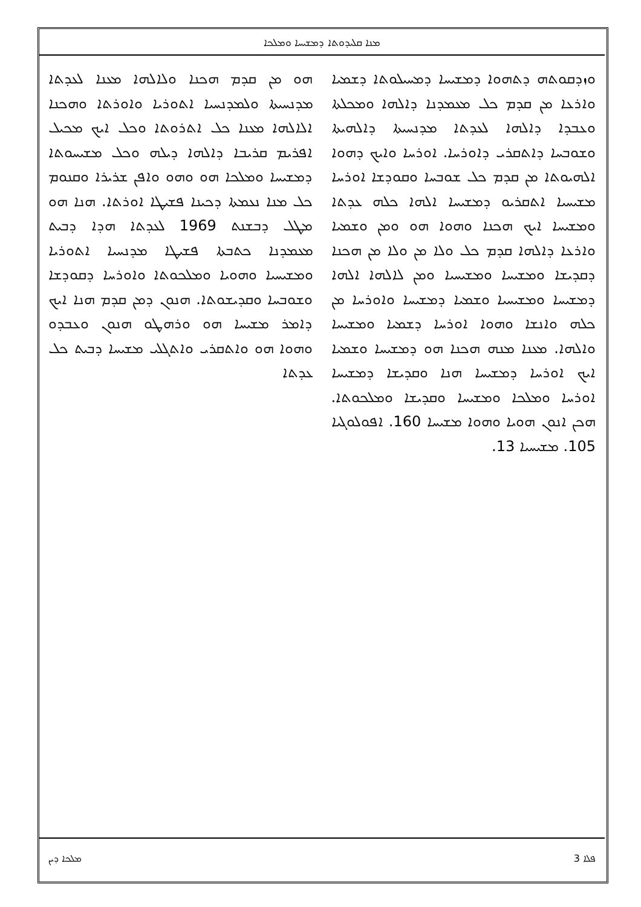ܡܢܐ ܩܠܝܕܘܬܐ ܕܡܫܝܚܐ ܘܡܠܟܐ
ܗܘ ܡܢ ܩܕܡ ܗܟܢܐ ܘܠܐܠܗܐ ܡܥܢܐ ܠܥܕܬܐ ܡܕܢܚܝܬܐ ܘܠܡܕܢܚܝܐ ܐܬܘܪܝܐ ܘܐܘܪܬܐ ܘܗܟܢܐ ܐܠܐܠܗܐ ܡܥܢܐ ܟܠ ܐܬܪܘܬܐ ܘܟܠ ܐܝܟ ܡܟܝܠ ܐܦܪܝܡ ܩܪܝܒܐ ܕܐܠܗܐ ܕܝܠܗ ܘܟܠ ܡܫܝܚܘܬܐ ܕܡܫܝܚܐ ܘܡܠܟܐ ܗܘ ܘܗܘ ܘܐܦܢ ܫܪܝܪܐ ܘܩܢܘܡ ܟܠ ܡܢܐ ܢܥܡܬܐ ܕܟܝܢܐ ܦܫܝܛܐ ܐܘܪܬܐ. ܗܢܐ ܗܘ ܡܛܠ ܕܒܫܢܬ 1969 ܠܥܕܬܐ ܗܕܐ ܕܒܝܬ ܡܥܡܕܢܐ ܟܬܒܬܐ ܦܫܝܛܐ ܡܕܢܚܝܐ ܐܬܘܪܝܐ ܘܡܫܝܚܝܐ ܘܗܘܝܐ ܘܡܠܟܘܬܐ ܘܐܘܪܚܐ ܕܩܘܕܫܐ ܘܫܘܒܚܐ ܘܩܕܝܫܘܬܐ. ܗܢܘܢ ܕܡܢ ܩܕܡ ܗܢܐ ܐܝܟ ܕܐܡܪ ܡܫܝܚܐ ܗܘ ܘܪܗܛܘ ܗܢܘܢ ܘܥܒܕܘ ܘܗܘܐ ܗܘ ܘܐܬܩܪܝ ܘܐܬܓܠܝ ܡܫܝܚܐ ܕܒܝܬ ܟܠ ܥܕܬܐ
ܘܙܕܩܘܬܗ ܕܬܗܘܐ ܕܡܫܝܚܐ ܕܡܚܝܠܘܬܐ ܕܫܡܝܐ ܘܐܪܥܐ ܡܢ ܩܕܡ ܟܠ ܡܥܡܕܢܐ ܕܐܠܗܐ ܘܡܟܠܬܐ ܘܥܒܕܐ ܕܐܠܗܐ ܠܥܕܬܐ ܡܕܢܚܝܬܐ ܕܐܠܗܝܬܐ ܘܫܘܒܚܐ ܕܐܬܩܪܝ ܕܐܘܪܚܐ. ܐܘܪܚܐ ܘܐܝܟ ܕܗܘܐ ܐܠܗܝܘܬܐ ܡܢ ܩܕܡ ܟܠ ܫܘܒܚܐ ܘܩܘܕܫܐ ܐܘܪܚܐ ܡܫܝܚܝܐ ܐܬܩܪܝܘ ܕܡܫܝܚܐ ܐܠܗܐ ܟܠܗ ܥܕܬܐ ܘܡܫܝܚܐ ܐܝܟ ܗܟܢܐ ܘܗܘܐ ܗܘ ܘܡܢ ܘܫܡܝܐ ܘܐܪܥܐ ܕܐܠܗܐ ܩܕܡ ܟܠ ܘܠܐ ܡܢ ܘܠܐ ܡܢ ܗܟܢܐ ܕܩܕܝܫܐ ܘܡܫܝܚܐ ܘܡܫܝܚܝܐ ܘܡܢ ܠܐܠܗܐ ܐܠܗܐ ܕܡܫܝܚܐ ܘܡܫܝܚܝܐ ܘܫܡܝܐ ܕܡܫܝܚܐ ܘܐܘܪܚܐ ܡܢ ܟܠܗ ܘܐܢܫܐ ܘܗܘܐ ܐܘܪܚܐ ܕܫܡܝܐ ܘܡܫܝܚܐ ܘܐܠܗܐ. ܡܥܢܐ ܡܢܗ ܗܟܢܐ ܗܘ ܕܡܫܝܚܐ ܘܫܡܝܐ ܐܝܟ ܐܘܪܚܐ ܕܡܫܝܚܐ ܗܢܐ ܘܩܕܝܫܐ ܕܡܫܝܚܐ ܐܘܪܚܐ ܘܡܠܟܐ ܘܡܫܝܚܐ ܘܩܕܝܫܐ ܘܡܠܟܘܬܐ. ܗܟܢ ܐܢܘܢ ܗܘܝܐ ܘܗܘܐ ܡܫܝܚܐ 160. ܐܦܘܠܘܓܝܐ 105. ܡܫܝܚܝܐ 13.
ܡܠܟܐ ܕܝܢ 3 ܦܠܐ